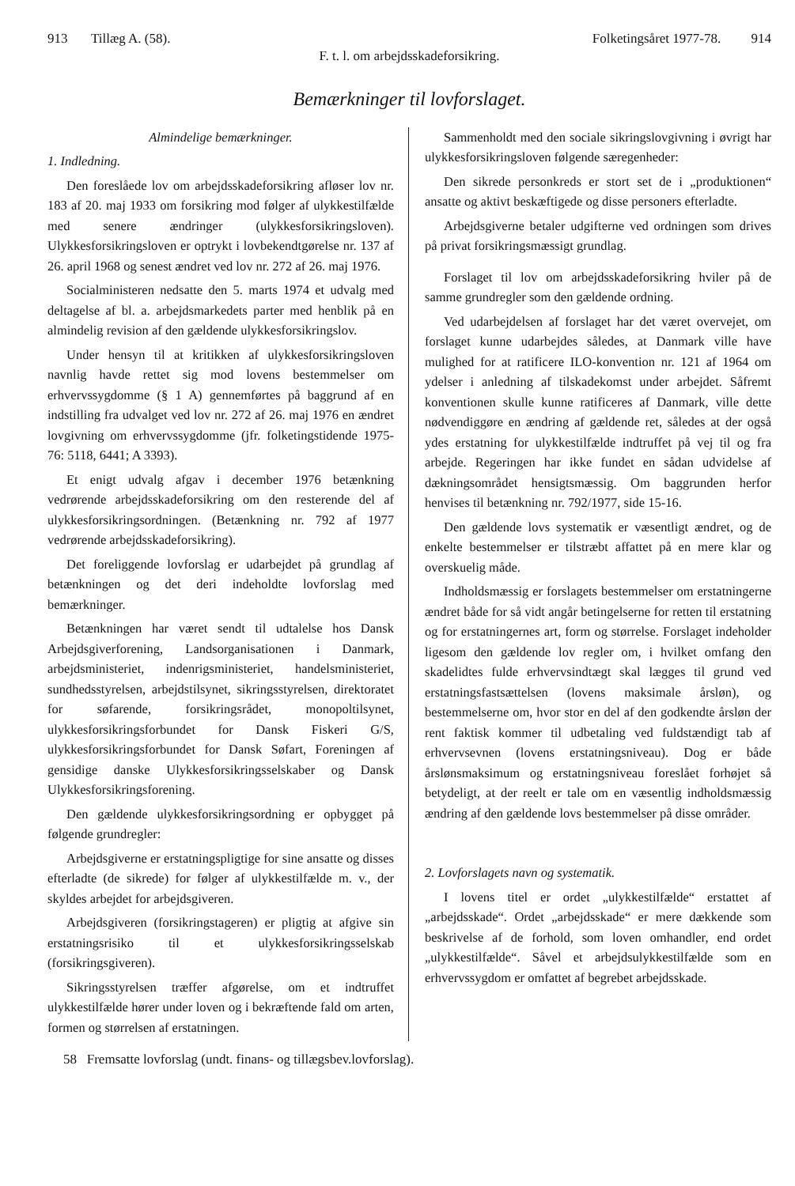913 Tillæg A. (58). Folketingsåret 1977-78. 914
F. t. l. om arbejdsskadeforsikring.
Bemærkninger til lovforslaget.
Almindelige bemærkninger.
1. Indledning.
Den foreslåede lov om arbejdsskadeforsikring afløser lov nr. 183 af 20. maj 1933 om forsikring mod følger af ulykkestilfælde med senere ændringer (ulykkesforsikringsloven). Ulykkesforsikringsloven er optrykt i lovbekendtgørelse nr. 137 af 26. april 1968 og senest ændret ved lov nr. 272 af 26. maj 1976.
Socialministeren nedsatte den 5. marts 1974 et udvalg med deltagelse af bl. a. arbejdsmarkedets parter med henblik på en almindelig revision af den gældende ulykkesforsikringslov.
Under hensyn til at kritikken af ulykkesforsikringsloven navnlig havde rettet sig mod lovens bestemmelser om erhvervssygdomme (§ 1 A) gennemførtes på baggrund af en indstilling fra udvalget ved lov nr. 272 af 26. maj 1976 en ændret lovgivning om erhvervssygdomme (jfr. folketingstidende 1975-76: 5118, 6441; A 3393).
Et enigt udvalg afgav i december 1976 betænkning vedrørende arbejdsskadeforsikring om den resterende del af ulykkesforsikringsordningen. (Betænkning nr. 792 af 1977 vedrørende arbejdsskadeforsikring).
Det foreliggende lovforslag er udarbejdet på grundlag af betænkningen og det deri indeholdte lovforslag med bemærkninger.
Betænkningen har været sendt til udtalelse hos Dansk Arbejdsgiverforening, Landsorganisationen i Danmark, arbejdsministeriet, indenrigsministeriet, handelsministeriet, sundhedsstyrelsen, arbejdstilsynet, sikringsstyrelsen, direktoratet for søfarende, forsikringsrådet, monopoltilsynet, ulykkesforsikringsforbundet for Dansk Fiskeri G/S, ulykkesforsikringsforbundet for Dansk Søfart, Foreningen af gensidige danske Ulykkesforsikringsselskaber og Dansk Ulykkesforsikringsforening.
Den gældende ulykkesforsikringsordning er opbygget på følgende grundregler:
Arbejdsgiverne er erstatningspligtige for sine ansatte og disses efterladte (de sikrede) for følger af ulykkestilfælde m. v., der skyldes arbejdet for arbejdsgiveren.
Arbejdsgiveren (forsikringstageren) er pligtig at afgive sin erstatningsrisiko til et ulykkesforsikringsselskab (forsikringsgiveren).
Sikringsstyrelsen træffer afgørelse, om et indtruffet ulykkestilfælde hører under loven og i bekræftende fald om arten, formen og størrelsen af erstatningen.
Sammenholdt med den sociale sikringslovgivning i øvrigt har ulykkesforsikringsloven følgende særegenheder:
Den sikrede personkreds er stort set de i „produktionen“ ansatte og aktivt beskæftigede og disse personers efterladte.
Arbejdsgiverne betaler udgifterne ved ordningen som drives på privat forsikringsmæssigt grundlag.
Forslaget til lov om arbejdsskadeforsikring hviler på de samme grundregler som den gældende ordning.
Ved udarbejdelsen af forslaget har det været overvejet, om forslaget kunne udarbejdes således, at Danmark ville have mulighed for at ratificere ILO-konvention nr. 121 af 1964 om ydelser i anledning af tilskadekomst under arbejdet. Såfremt konventionen skulle kunne ratificeres af Danmark, ville dette nødvendiggøre en ændring af gældende ret, således at der også ydes erstatning for ulykkestilfælde indtruffet på vej til og fra arbejde. Regeringen har ikke fundet en sådan udvidelse af dækningsområdet hensigtsmæssig. Om baggrunden herfor henvises til betænkning nr. 792/1977, side 15-16.
Den gældende lovs systematik er væsentligt ændret, og de enkelte bestemmelser er tilstræbt affattet på en mere klar og overskuelig måde.
Indholdsmæssig er forslagets bestemmelser om erstatningerne ændret både for så vidt angår betingelserne for retten til erstatning og for erstatningernes art, form og størrelse. Forslaget indeholder ligesom den gældende lov regler om, i hvilket omfang den skadelidtes fulde erhvervsindtægt skal lægges til grund ved erstatningsfastsættelsen (lovens maksimale årsløn), og bestemmelserne om, hvor stor en del af den godkendte årsløn der rent faktisk kommer til udbetaling ved fuldstændigt tab af erhvervsevnen (lovens erstatningsniveau). Dog er både årslønsmaksimum og erstatningsniveau foreslået forhøjet så betydeligt, at der reelt er tale om en væsentlig indholdsmæssig ændring af den gældende lovs bestemmelser på disse områder.
2. Lovforslagets navn og systematik.
I lovens titel er ordet „ulykkestilfælde“ erstattet af „arbejdsskade“. Ordet „arbejdsskade“ er mere dækkende som beskrivelse af de forhold, som loven omhandler, end ordet „ulykkestilfælde“. Såvel et arbejdsulykkestilfælde som en erhvervssygdom er omfattet af begrebet arbejdsskade.
58 Fremsatte lovforslag (undt. finans- og tillægsbev.lovforslag).